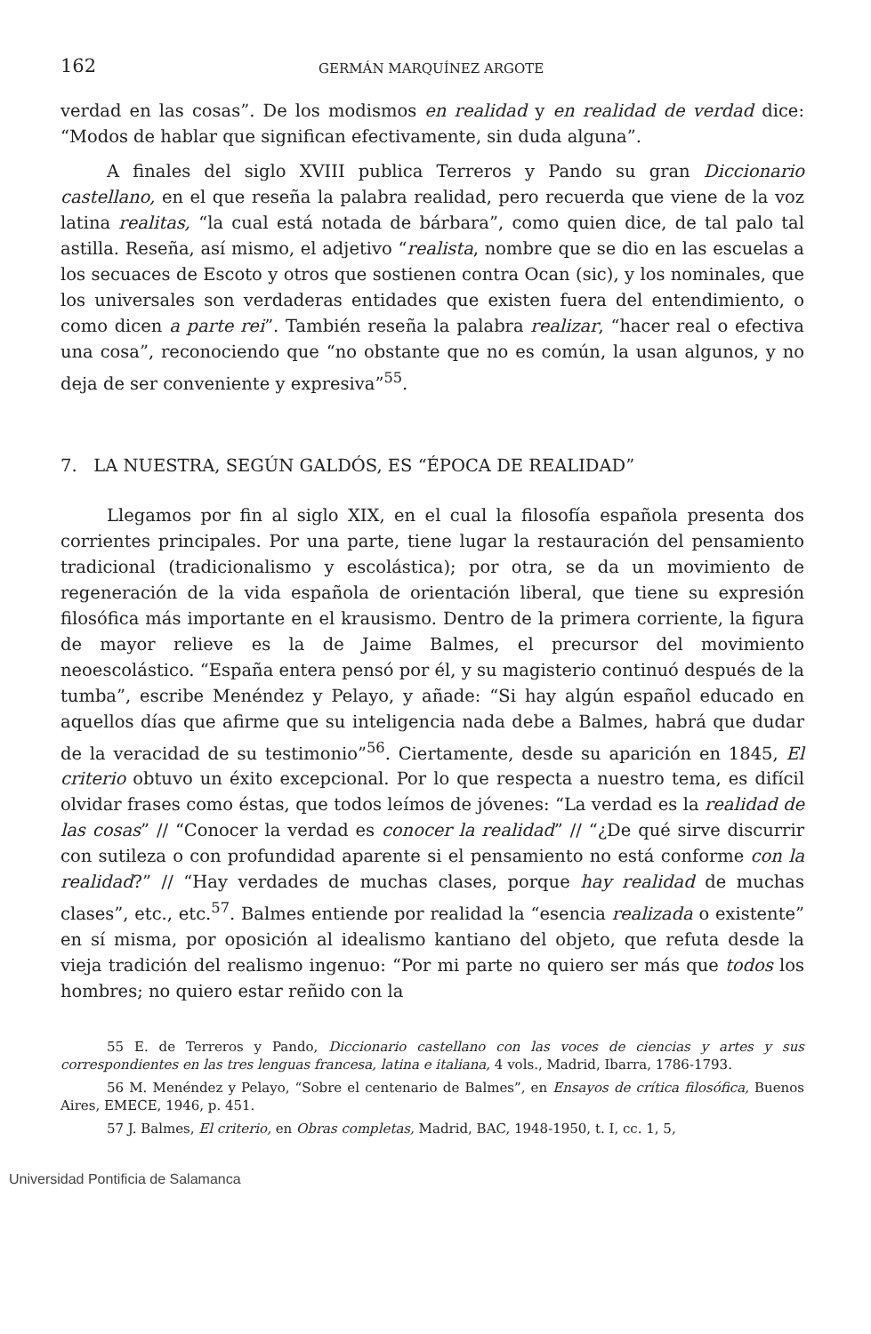162 GERMÁN MARQUÍNEZ ARGOTE
verdad en las cosas”. De los modismos en realidad y en realidad de verdad dice: “Modos de hablar que significan efectivamente, sin duda alguna”.
A finales del siglo XVIII publica Terreros y Pando su gran Diccionario castellano, en el que reseña la palabra realidad, pero recuerda que viene de la voz latina realitas, “la cual está notada de bárbara”, como quien dice, de tal palo tal astilla. Reseña, así mismo, el adjetivo “realista, nombre que se dio en las escuelas a los secuaces de Escoto y otros que sostienen contra Ocan (sic), y los nominales, que los universales son verdaderas entidades que existen fuera del entendimiento, o como dicen a parte rei”. También reseña la palabra realizar, “hacer real o efectiva una cosa”, reconociendo que “no obstante que no es común, la usan algunos, y no deja de ser conveniente y expresiva”<sup>55</sup>.
7. LA NUESTRA, SEGÚN GALDÓS, ES “ÉPOCA DE REALIDAD”
Llegamos por fin al siglo XIX, en el cual la filosofía española presenta dos corrientes principales. Por una parte, tiene lugar la restauración del pensamiento tradicional (tradicionalismo y escolástica); por otra, se da un movimiento de regeneración de la vida española de orientación liberal, que tiene su expresión filosófica más importante en el krausismo. Dentro de la primera corriente, la figura de mayor relieve es la de Jaime Balmes, el precursor del movimiento neoescolástico. “España entera pensó por él, y su magisterio continuó después de la tumba”, escribe Menéndez y Pelayo, y añade: “Si hay algún español educado en aquellos días que afirme que su inteligencia nada debe a Balmes, habrá que dudar de la veracidad de su testimonio”<sup>56</sup>. Ciertamente, desde su aparición en 1845, El criterio obtuvo un éxito excepcional. Por lo que respecta a nuestro tema, es difícil olvidar frases como éstas, que todos leímos de jóvenes: “La verdad es la realidad de las cosas” // “Conocer la verdad es conocer la realidad” // “¿De qué sirve discurrir con sutileza o con profundidad aparente si el pensamiento no está conforme con la realidad?” // “Hay verdades de muchas clases, porque hay realidad de muchas clases”, etc., etc.<sup>57</sup>. Balmes entiende por realidad la “esencia realizada o existente” en sí misma, por oposición al idealismo kantiano del objeto, que refuta desde la vieja tradición del realismo ingenuo: “Por mi parte no quiero ser más que todos los hombres; no quiero estar reñido con la
55 E. de Terreros y Pando, Diccionario castellano con las voces de ciencias y artes y sus correspondientes en las tres lenguas francesa, latina e italiana, 4 vols., Madrid, Ibarra, 1786-1793.
56 M. Menéndez y Pelayo, “Sobre el centenario de Balmes”, en Ensayos de crítica filosófica, Buenos Aires, EMECE, 1946, p. 451.
57 J. Balmes, El criterio, en Obras completas, Madrid, BAC, 1948-1950, t. I, cc. 1, 5,
Universidad Pontificia de Salamanca